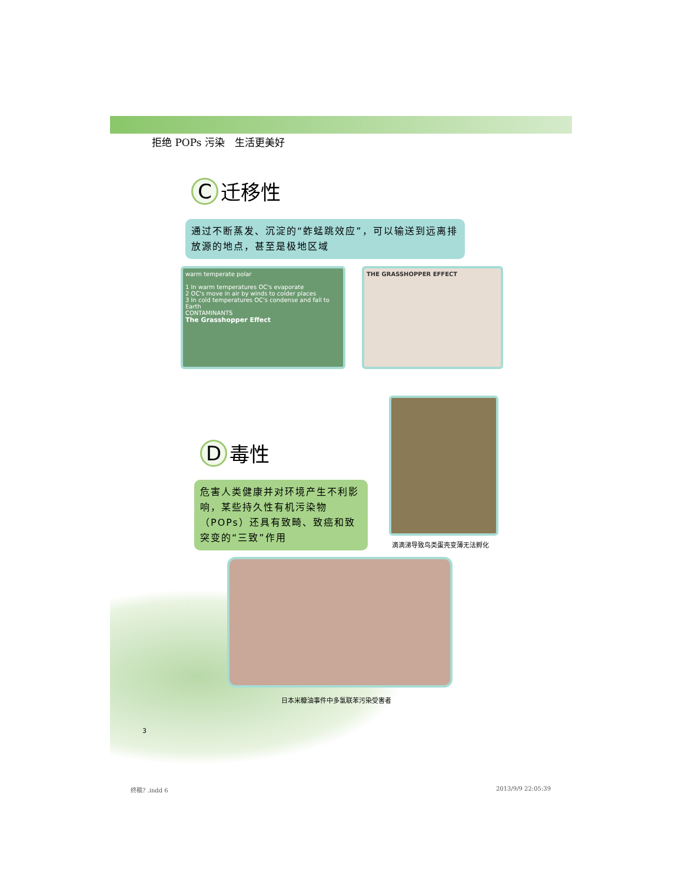拒绝 POPs 污染　生活更美好
C
迁移性
通过不断蒸发、沉淀的“蚱蜢跳效应”，可以输送到远离排放源的地点，甚至是极地区域
warm temperate polar
1 In warm temperatures OC's evaporate
2 OC's move in air by winds to colder places
3 In cold temperatures OC's condense and fall to Earth
CONTAMINANTS
The Grasshopper Effect
THE GRASSHOPPER EFFECT
D
毒性
危害人类健康并对环境产生不利影响，某些持久性有机污染物（POPs）还具有致畸、致癌和致突变的“三致”作用
滴滴涕导致鸟类蛋壳变薄无法孵化
日本米糠油事件中多氯联苯污染受害者
3
终稿? .indd 6 2013/9/9 22:05:39